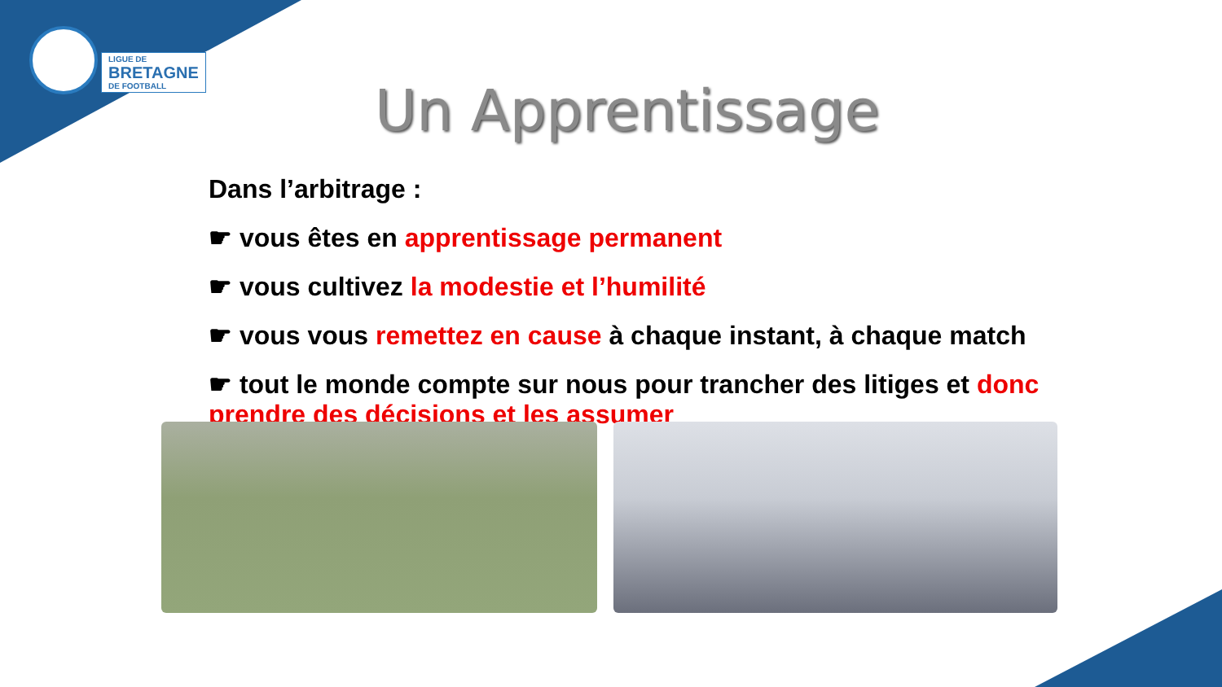LIGUE DE
BRETAGNE
DE FOOTBALL
Un Apprentissage
Dans l’arbitrage :
☛ vous êtes en apprentissage permanent
☛ vous cultivez la modestie et l’humilité
☛ vous vous remettez en cause à chaque instant, à chaque match
☛ tout le monde compte sur nous pour trancher des litiges et donc prendre des décisions et les assumer